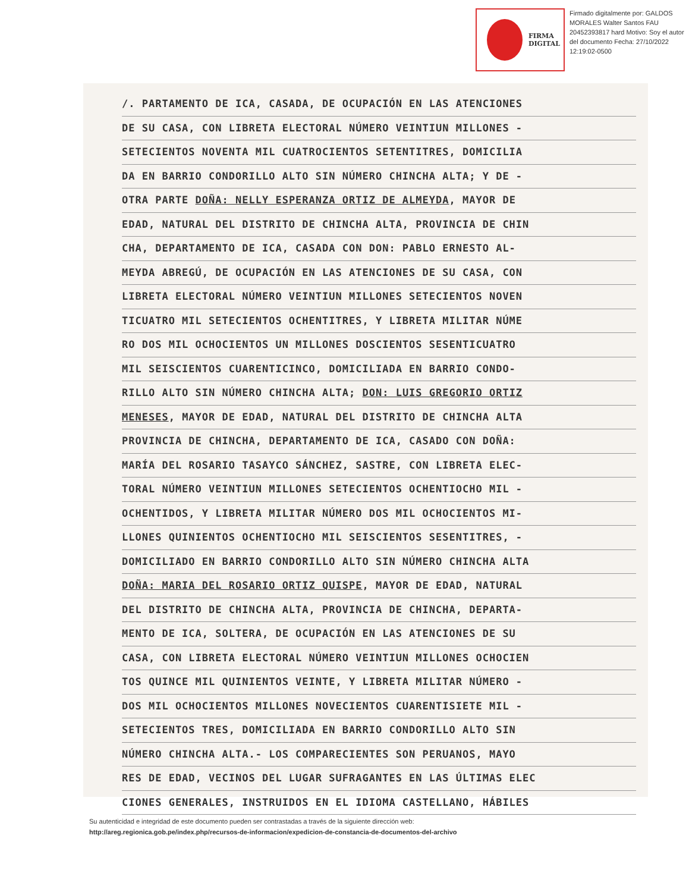FIRMA
DIGITAL
Firmado digitalmente por: GALDOS MORALES Walter Santos FAU 20452393817 hard Motivo: Soy el autor del documento Fecha: 27/10/2022 12:19:02-0500
/. PARTAMENTO DE ICA, CASADA, DE OCUPACIÓN EN LAS ATENCIONES
DE SU CASA, CON LIBRETA ELECTORAL NÚMERO VEINTIUN MILLONES -
SETECIENTOS NOVENTA MIL CUATROCIENTOS SETENTITRES, DOMICILIA
DA EN BARRIO CONDORILLO ALTO SIN NÚMERO CHINCHA ALTA; Y DE -
OTRA PARTE DOÑA: NELLY ESPERANZA ORTIZ DE ALMEYDA, MAYOR DE
EDAD, NATURAL DEL DISTRITO DE CHINCHA ALTA, PROVINCIA DE CHIN
CHA, DEPARTAMENTO DE ICA, CASADA CON DON: PABLO ERNESTO AL-
MEYDA ABREGÚ, DE OCUPACIÓN EN LAS ATENCIONES DE SU CASA, CON
LIBRETA ELECTORAL NÚMERO VEINTIUN MILLONES SETECIENTOS NOVEN
TICUATRO MIL SETECIENTOS OCHENTITRES, Y LIBRETA MILITAR NÚME
RO DOS MIL OCHOCIENTOS UN MILLONES DOSCIENTOS SESENTICUATRO
MIL SEISCIENTOS CUARENTICINCO, DOMICILIADA EN BARRIO CONDO-
RILLO ALTO SIN NÚMERO CHINCHA ALTA; DON: LUIS GREGORIO ORTIZ
MENESES, MAYOR DE EDAD, NATURAL DEL DISTRITO DE CHINCHA ALTA
PROVINCIA DE CHINCHA, DEPARTAMENTO DE ICA, CASADO CON DOÑA:
MARÍA DEL ROSARIO TASAYCO SÁNCHEZ, SASTRE, CON LIBRETA ELEC-
TORAL NÚMERO VEINTIUN MILLONES SETECIENTOS OCHENTIOCHO MIL -
OCHENTIDOS, Y LIBRETA MILITAR NÚMERO DOS MIL OCHOCIENTOS MI-
LLONES QUINIENTOS OCHENTIOCHO MIL SEISCIENTOS SESENTITRES, -
DOMICILIADO EN BARRIO CONDORILLO ALTO SIN NÚMERO CHINCHA ALTA
DOÑA: MARIA DEL ROSARIO ORTIZ QUISPE, MAYOR DE EDAD, NATURAL
DEL DISTRITO DE CHINCHA ALTA, PROVINCIA DE CHINCHA, DEPARTA-
MENTO DE ICA, SOLTERA, DE OCUPACIÓN EN LAS ATENCIONES DE SU
CASA, CON LIBRETA ELECTORAL NÚMERO VEINTIUN MILLONES OCHOCIEN
TOS QUINCE MIL QUINIENTOS VEINTE, Y LIBRETA MILITAR NÚMERO -
DOS MIL OCHOCIENTOS MILLONES NOVECIENTOS CUARENTISIETE MIL -
SETECIENTOS TRES, DOMICILIADA EN BARRIO CONDORILLO ALTO SIN
NÚMERO CHINCHA ALTA.- LOS COMPARECIENTES SON PERUANOS, MAYO
RES DE EDAD, VECINOS DEL LUGAR SUFRAGANTES EN LAS ÚLTIMAS ELEC
CIONES GENERALES, INSTRUIDOS EN EL IDIOMA CASTELLANO, HÁBILES
Su autenticidad e integridad de este documento pueden ser contrastadas a través de la siguiente dirección web:
http://areg.regionica.gob.pe/index.php/recursos-de-informacion/expedicion-de-constancia-de-documentos-del-archivo